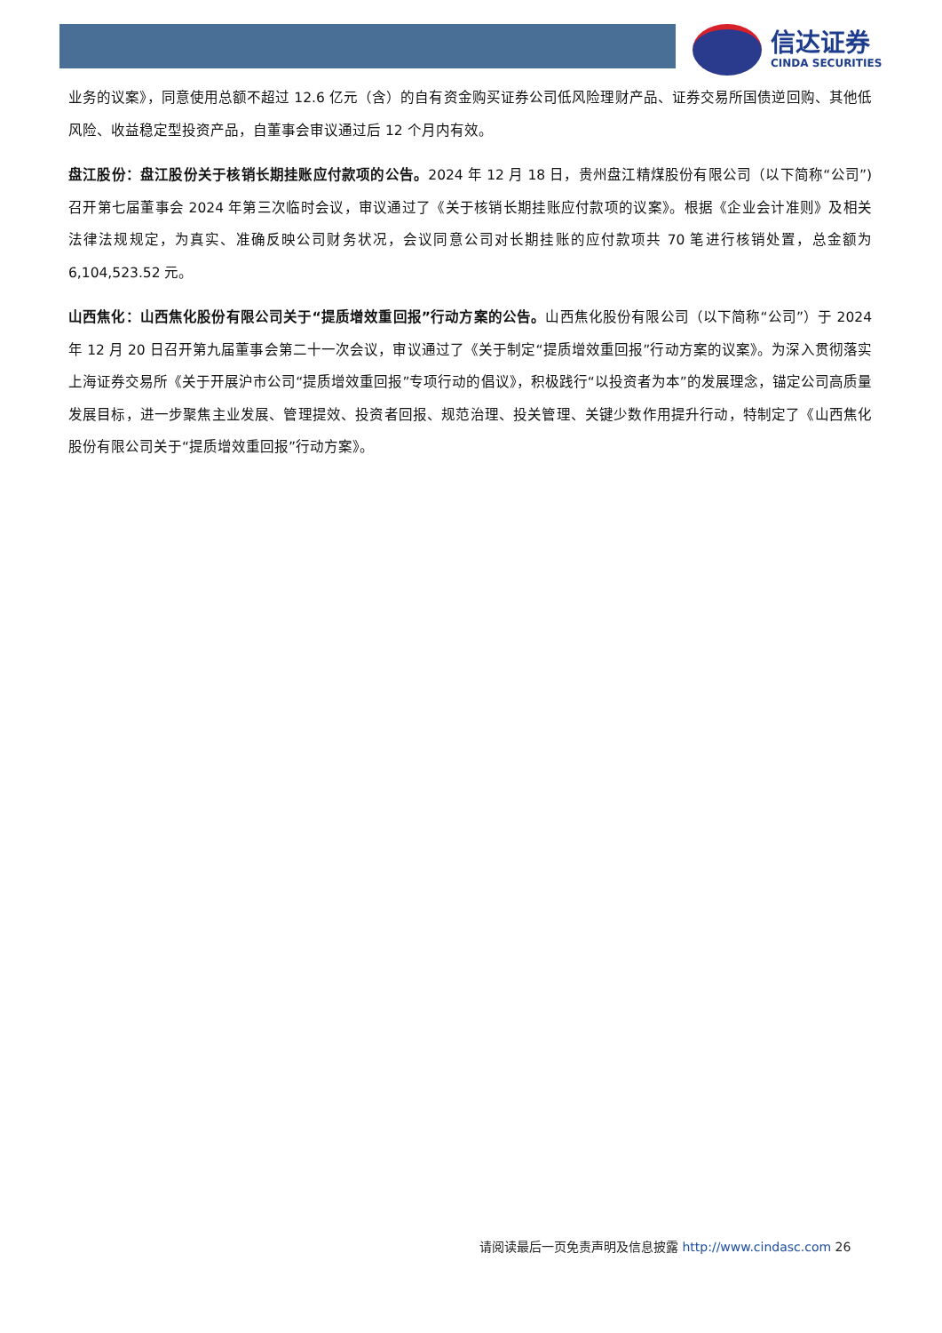信达证券
CINDA SECURITIES
业务的议案》，同意使用总额不超过 12.6 亿元（含）的自有资金购买证券公司低风险理财产品、证券交易所国债逆回购、其他低风险、收益稳定型投资产品，自董事会审议通过后 12 个月内有效。
盘江股份：盘江股份关于核销长期挂账应付款项的公告。2024 年 12 月 18 日，贵州盘江精煤股份有限公司（以下简称“公司”)召开第七届董事会 2024 年第三次临时会议，审议通过了《关于核销长期挂账应付款项的议案》。根据《企业会计准则》及相关法律法规规定，为真实、准确反映公司财务状况，会议同意公司对长期挂账的应付款项共 70 笔进行核销处置，总金额为 6,104,523.52 元。
山西焦化：山西焦化股份有限公司关于“提质增效重回报”行动方案的公告。山西焦化股份有限公司（以下简称“公司”）于 2024 年 12 月 20 日召开第九届董事会第二十一次会议，审议通过了《关于制定“提质增效重回报”行动方案的议案》。为深入贯彻落实上海证券交易所《关于开展沪市公司“提质增效重回报”专项行动的倡议》，积极践行“以投资者为本”的发展理念，锚定公司高质量发展目标，进一步聚焦主业发展、管理提效、投资者回报、规范治理、投关管理、关键少数作用提升行动，特制定了《山西焦化股份有限公司关于“提质增效重回报”行动方案》。
请阅读最后一页免责声明及信息披露 http://www.cindasc.com 26